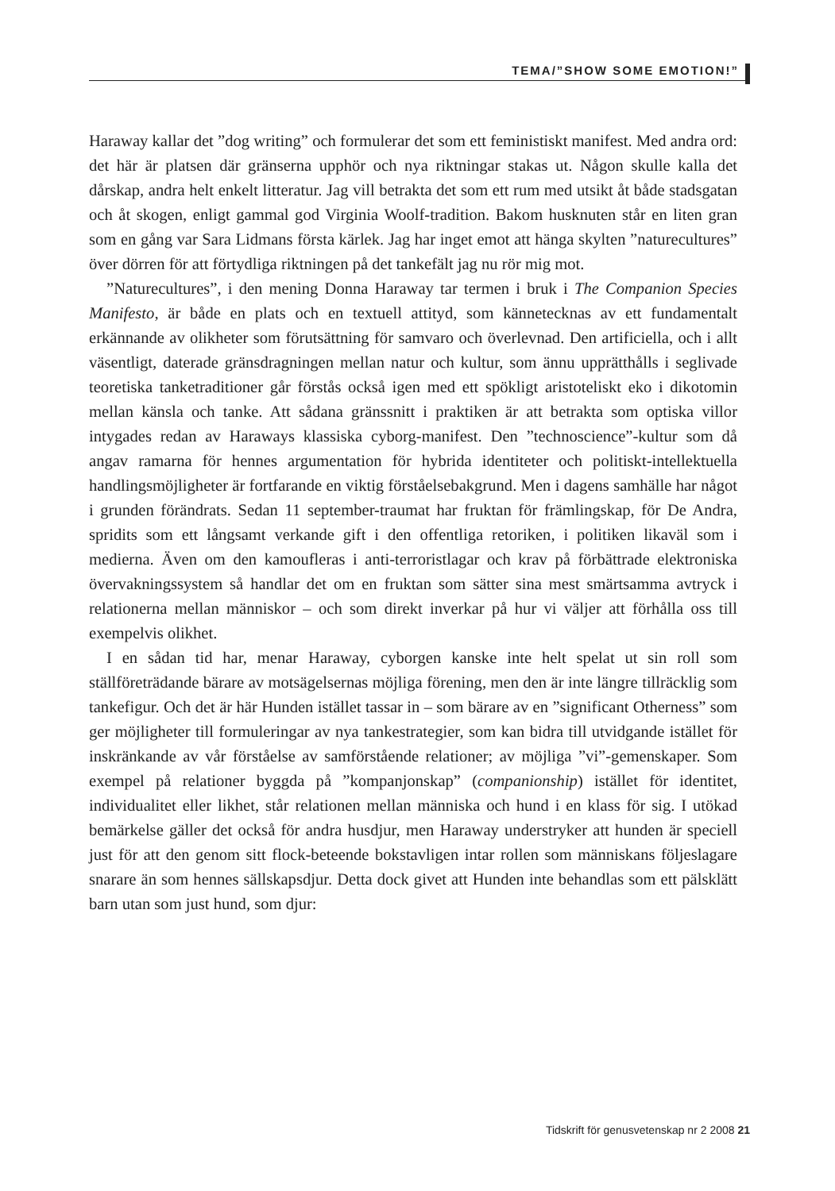TEMA/”SHOW SOME EMOTION!”
Haraway kallar det ”dog writing” och formulerar det som ett feministiskt manifest. Med andra ord: det här är platsen där gränserna upphör och nya riktningar stakas ut. Någon skulle kalla det dårskap, andra helt enkelt litteratur. Jag vill betrakta det som ett rum med utsikt åt både stadsgatan och åt skogen, enligt gammal god Virginia Woolf-tradition. Bakom husknuten står en liten gran som en gång var Sara Lidmans första kärlek. Jag har inget emot att hänga skylten ”naturecultures” över dörren för att förtydliga riktningen på det tankefält jag nu rör mig mot.
”Naturecultures”, i den mening Donna Haraway tar termen i bruk i The Companion Species Manifesto, är både en plats och en textuell attityd, som kännetecknas av ett fundamentalt erkännande av olikheter som förutsättning för samvaro och överlevnad. Den artificiella, och i allt väsentligt, daterade gränsdragningen mellan natur och kultur, som ännu upprätthålls i seglivade teoretiska tanketraditioner går förstås också igen med ett spökligt aristoteliskt eko i dikotomin mellan känsla och tanke. Att sådana gränssnitt i praktiken är att betrakta som optiska villor intygades redan av Haraways klassiska cyborg-manifest. Den ”technoscience”-kultur som då angav ramarna för hennes argumentation för hybrida identiteter och politiskt-intellektuella handlingsmöjligheter är fortfarande en viktig förståelsebakgrund. Men i dagens samhälle har något i grunden förändrats. Sedan 11 september-traumat har fruktan för främlingskap, för De Andra, spridits som ett långsamt verkande gift i den offentliga retoriken, i politiken likaväl som i medierna. Även om den kamoufleras i anti-terroristlagar och krav på förbättrade elektroniska övervakningssystem så handlar det om en fruktan som sätter sina mest smärtsamma avtryck i relationerna mellan människor – och som direkt inverkar på hur vi väljer att förhålla oss till exempelvis olikhet.
I en sådan tid har, menar Haraway, cyborgen kanske inte helt spelat ut sin roll som ställföreträdande bärare av motsägelsernas möjliga förening, men den är inte längre tillräcklig som tankefigur. Och det är här Hunden istället tassar in – som bärare av en ”significant Otherness” som ger möjligheter till formuleringar av nya tankestrategier, som kan bidra till utvidgande istället för inskränkande av vår förståelse av samförstående relationer; av möjliga ”vi”-gemenskaper. Som exempel på relationer byggda på ”kompanjonskap” (companionship) istället för identitet, individualitet eller likhet, står relationen mellan människa och hund i en klass för sig. I utökad bemärkelse gäller det också för andra husdjur, men Haraway understryker att hunden är speciell just för att den genom sitt flock-beteende bokstavligen intar rollen som människans följeslagare snarare än som hennes sällskapsdjur. Detta dock givet att Hunden inte behandlas som ett pälsklätt barn utan som just hund, som djur:
Tidskrift för genusvetenskap nr 2 2008 21